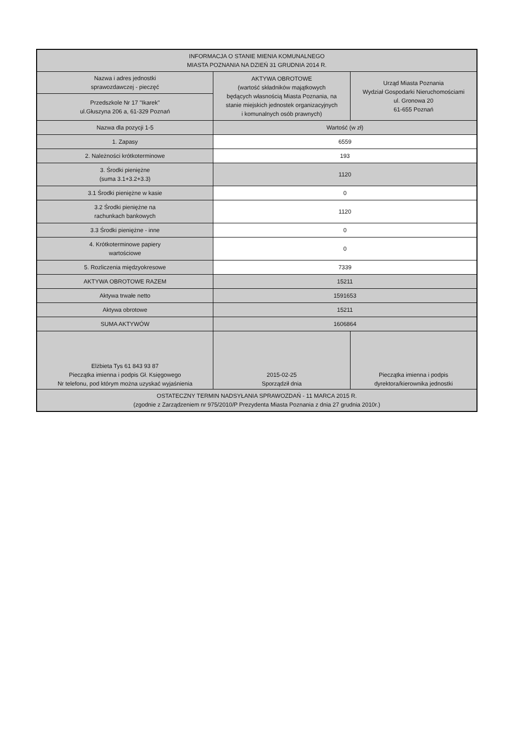| INFORMACJA O STANIE MIENIA KOMUNALNEGO MIASTA POZNANIA NA DZIEŃ 31 GRUDNIA 2014 R. | | |
| Nazwa i adres jednostki sprawozdawczej - pieczęć | AKTYWA OBROTOWE (wartość składników majątkowych będących własnością Miasta Poznania, na stanie miejskich jednostek organizacyjnych i komunalnych osób prawnych) | Urząd Miasta Poznania Wydział Gospodarki Nieruchomościami ul. Gronowa 20 61-655 Poznań |
| Przedszkole Nr 17 "Ikarek" ul.Głuszyna 206 a, 61-329 Poznań | | |
| Nazwa dla pozycji 1-5 | Wartość (w zł) | |
| 1. Zapasy | 6559 | |
| 2. Należności krótkoterminowe | 193 | |
| 3. Środki pieniężne (suma 3.1+3.2+3.3) | 1120 | |
| 3.1 Środki pieniężne w kasie | 0 | |
| 3.2 Środki pieniężne na rachunkach bankowych | 1120 | |
| 3.3 Środki pieniężne - inne | 0 | |
| 4. Krótkoterminowe papiery wartościowe | 0 | |
| 5. Rozliczenia międzyokresowe | 7339 | |
| AKTYWA OBROTOWE RAZEM | 15211 | |
| Aktywa trwałe netto | 1591653 | |
| Aktywa obrotowe | 15211 | |
| SUMA AKTYWÓW | 1606864 | |
| Elżbieta Tys 61 843 93 87 Pieczątka imienna i podpis Gł. Księgowego Nr telefonu, pod którym można uzyskać wyjaśnienia | 2015-02-25 Sporządził dnia | Pieczątka imienna i podpis dyrektora/kierownika jednostki |
| OSTATECZNY TERMIN NADSYŁANIA SPRAWOZDAŃ - 11 MARCA 2015 R. (zgodnie z Zarządzeniem nr 975/2010/P Prezydenta Miasta Poznania z dnia 27 grudnia 2010r.) | | |